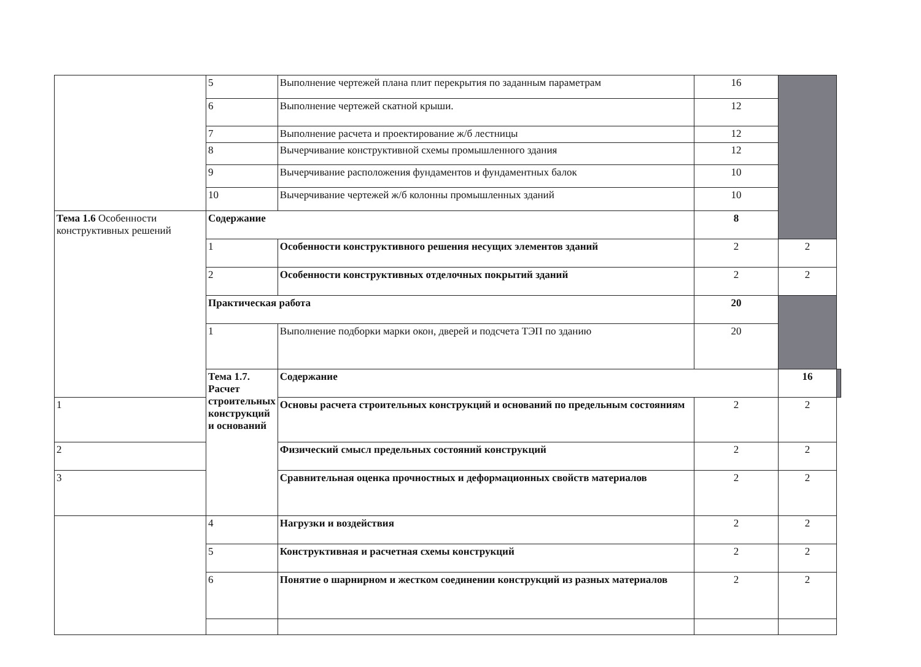| | 5 | Выполнение чертежей плана плит перекрытия по заданным параметрам | 16 | | |
| | 6 | Выполнение чертежей скатной крыши. | 12 | | |
| | 7 | Выполнение расчета и проектирование ж/б лестницы | 12 | | |
| | 8 | Вычерчивание конструктивной схемы промышленного здания | 12 | | |
| | 9 | Вычерчивание расположения фундаментов и фундаментных балок | 10 | | |
| | 10 | Вычерчивание чертежей ж/б колонны промышленных зданий | 10 | | |
| Тема 1.6 Особенности конструктивных решений | Содержание | | 8 | | |
| | 1 | Особенности конструктивного решения несущих элементов зданий | 2 | 2 | |
| | 2 | Особенности конструктивных отделочных покрытий зданий | 2 | 2 | |
| | Практическая работа | | 20 | | |
| | 1 | Выполнение подборки марки окон, дверей и подсчета ТЭП по зданию | 20 | | |
| | Тема 1.7. Расчет строительных конструкций и оснований | Содержание | | 16 | |
| 1 | | Основы расчета строительных конструкций и оснований по предельным состояниям | 2 | 2 | |
| 2 | | Физический смысл предельных состояний конструкций | 2 | 2 | |
| 3 | | Сравнительная оценка прочностных и деформационных свойств материалов | 2 | 2 | |
| | 4 | Нагрузки и воздействия | 2 | 2 | |
| | 5 | Конструктивная и расчетная схемы конструкций | 2 | 2 | |
| | 6 | Понятие о шарнирном и жестком соединении конструкций из разных материалов | 2 | 2 | |